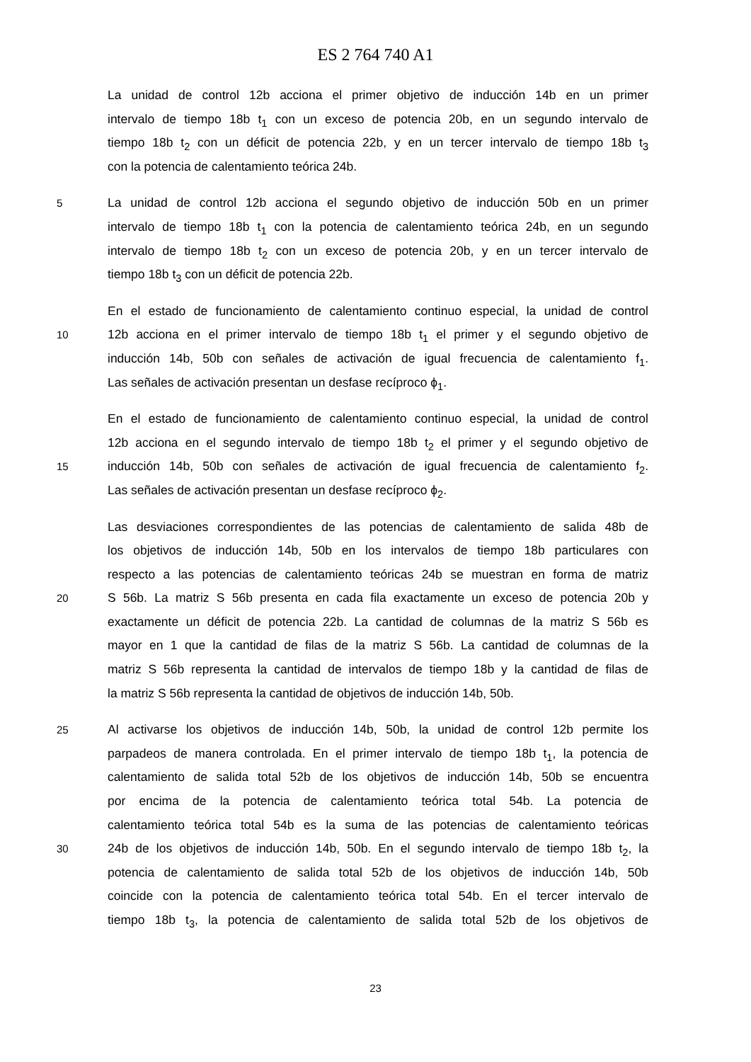ES 2 764 740 A1
La unidad de control 12b acciona el primer objetivo de inducción 14b en un primer
intervalo de tiempo 18b t<sub>1</sub> con un exceso de potencia 20b, en un segundo intervalo de
tiempo 18b t<sub>2</sub> con un déficit de potencia 22b, y en un tercer intervalo de tiempo 18b t<sub>3</sub>
con la potencia de calentamiento teórica 24b.
5 La unidad de control 12b acciona el segundo objetivo de inducción 50b en un primer
intervalo de tiempo 18b t<sub>1</sub> con la potencia de calentamiento teórica 24b, en un segundo
intervalo de tiempo 18b t<sub>2</sub> con un exceso de potencia 20b, y en un tercer intervalo de
tiempo 18b t<sub>3</sub> con un déficit de potencia 22b.
En el estado de funcionamiento de calentamiento continuo especial, la unidad de control
10 12b acciona en el primer intervalo de tiempo 18b t<sub>1</sub> el primer y el segundo objetivo de
inducción 14b, 50b con señales de activación de igual frecuencia de calentamiento f<sub>1</sub>.
Las señales de activación presentan un desfase recíproco ϕ<sub>1</sub>.
En el estado de funcionamiento de calentamiento continuo especial, la unidad de control
12b acciona en el segundo intervalo de tiempo 18b t<sub>2</sub> el primer y el segundo objetivo de
15 inducción 14b, 50b con señales de activación de igual frecuencia de calentamiento f<sub>2</sub>.
Las señales de activación presentan un desfase recíproco ϕ<sub>2</sub>.
Las desviaciones correspondientes de las potencias de calentamiento de salida 48b de
los objetivos de inducción 14b, 50b en los intervalos de tiempo 18b particulares con
respecto a las potencias de calentamiento teóricas 24b se muestran en forma de matriz
20 S 56b. La matriz S 56b presenta en cada fila exactamente un exceso de potencia 20b y
exactamente un déficit de potencia 22b. La cantidad de columnas de la matriz S 56b es
mayor en 1 que la cantidad de filas de la matriz S 56b. La cantidad de columnas de la
matriz S 56b representa la cantidad de intervalos de tiempo 18b y la cantidad de filas de
la matriz S 56b representa la cantidad de objetivos de inducción 14b, 50b.
25 Al activarse los objetivos de inducción 14b, 50b, la unidad de control 12b permite los
parpadeos de manera controlada. En el primer intervalo de tiempo 18b t<sub>1</sub>, la potencia de
calentamiento de salida total 52b de los objetivos de inducción 14b, 50b se encuentra
por encima de la potencia de calentamiento teórica total 54b. La potencia de
calentamiento teórica total 54b es la suma de las potencias de calentamiento teóricas
30 24b de los objetivos de inducción 14b, 50b. En el segundo intervalo de tiempo 18b t<sub>2</sub>, la
potencia de calentamiento de salida total 52b de los objetivos de inducción 14b, 50b
coincide con la potencia de calentamiento teórica total 54b. En el tercer intervalo de
tiempo 18b t<sub>3</sub>, la potencia de calentamiento de salida total 52b de los objetivos de
23